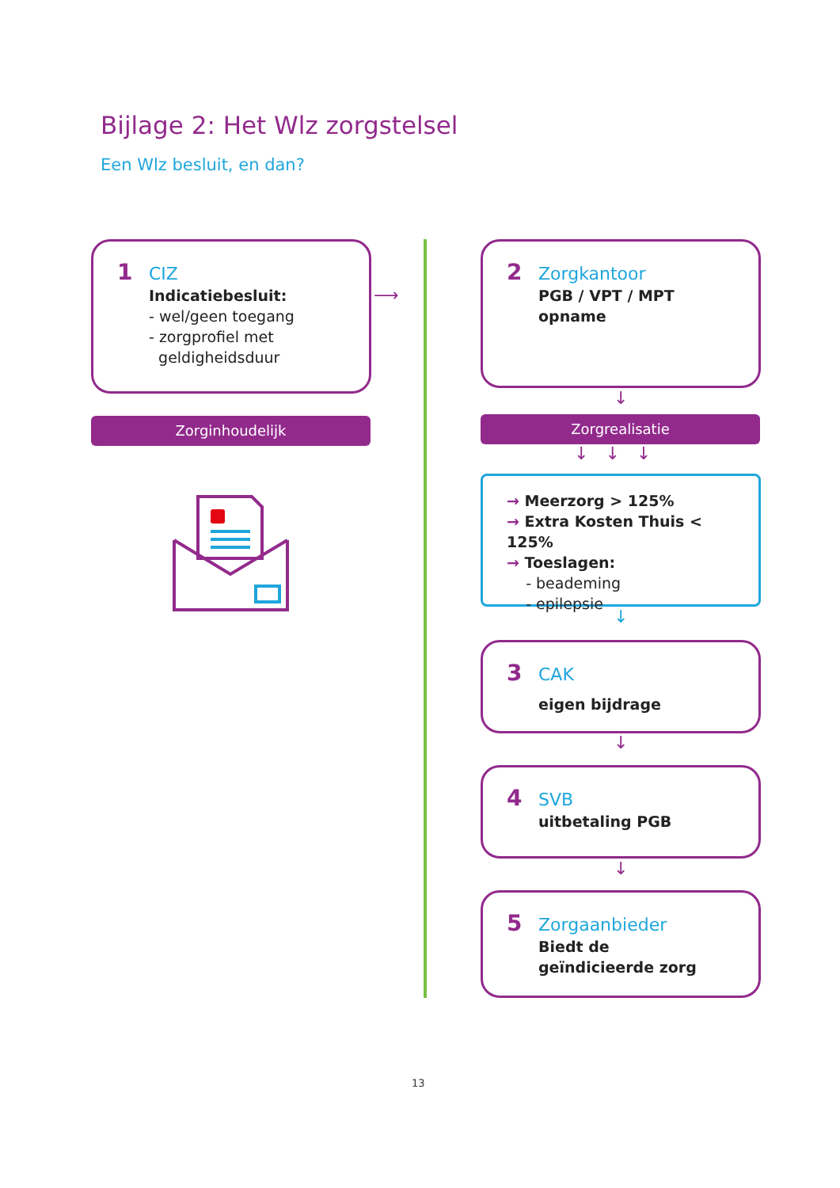Bijlage 2: Het Wlz zorgstelsel
Een Wlz besluit, en dan?
1 CIZ
Indicatiebesluit:
- wel/geen toegang
- zorgprofiel met
geldigheidsduur
⟶
Zorginhoudelijk
2 Zorgkantoor
PGB / VPT / MPT
opname
↓
Zorgrealisatie
↓ ↓ ↓
→ Meerzorg > 125%
→ Extra Kosten Thuis < 125%
→ Toeslagen:
- beademing
- epilepsie
↓
3 CAK
eigen bijdrage
↓
4 SVB
uitbetaling PGB
↓
5 Zorgaanbieder
Biedt de
geïndicieerde zorg
13